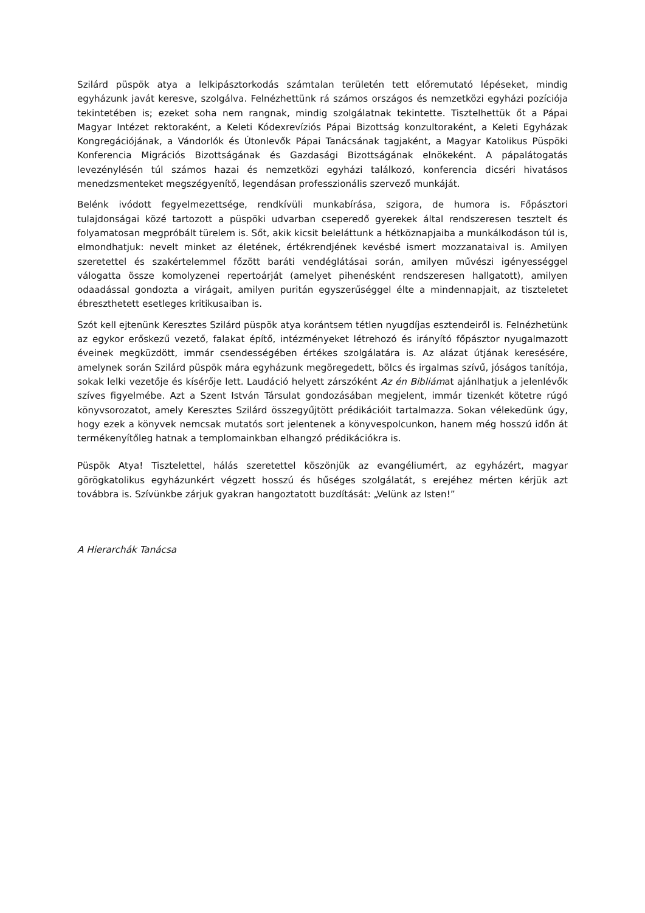Szilárd püspök atya a lelkipásztorkodás számtalan területén tett előremutató lépéseket, mindig egyházunk javát keresve, szolgálva. Felnézhettünk rá számos országos és nemzetközi egyházi pozíciója tekintetében is; ezeket soha nem rangnak, mindig szolgálatnak tekintette. Tisztelhettük őt a Pápai Magyar Intézet rektoraként, a Keleti Kódexrevíziós Pápai Bizottság konzultoraként, a Keleti Egyházak Kongregációjának, a Vándorlók és Útonlevők Pápai Tanácsának tagjaként, a Magyar Katolikus Püspöki Konferencia Migrációs Bizottságának és Gazdasági Bizottságának elnökeként. A pápalátogatás levezénylésén túl számos hazai és nemzetközi egyházi találkozó, konferencia dicséri hivatásos menedzsmenteket megszégyenítő, legendásan professzionális szervező munkáját.
Belénk ivódott fegyelmezettsége, rendkívüli munkabírása, szigora, de humora is. Főpásztori tulajdonságai közé tartozott a püspöki udvarban cseperedő gyerekek által rendszeresen tesztelt és folyamatosan megpróbált türelem is. Sőt, akik kicsit beleláttunk a hétköznapjaiba a munkálkodáson túl is, elmondhatjuk: nevelt minket az életének, értékrendjének kevésbé ismert mozzanataival is. Amilyen szeretettel és szakértelemmel főzött baráti vendéglátásai során, amilyen művészi igényességgel válogatta össze komolyzenei repertoárját (amelyet pihenésként rendszeresen hallgatott), amilyen odaadással gondozta a virágait, amilyen puritán egyszerűséggel élte a mindennapjait, az tiszteletet ébreszthetett esetleges kritikusaiban is.
Szót kell ejtenünk Keresztes Szilárd püspök atya korántsem tétlen nyugdíjas esztendeiről is. Felnézhetünk az egykor erőskezű vezető, falakat építő, intézményeket létrehozó és irányító főpásztor nyugalmazott éveinek megküzdött, immár csendességében értékes szolgálatára is. Az alázat útjának keresésére, amelynek során Szilárd püspök mára egyházunk megöregedett, bölcs és irgalmas szívű, jóságos tanítója, sokak lelki vezetője és kísérője lett. Laudáció helyett zárszóként Az én Bibliámat ajánlhatjuk a jelenlévők szíves figyelmébe. Azt a Szent István Társulat gondozásában megjelent, immár tizenkét kötetre rúgó könyvsorozatot, amely Keresztes Szilárd összegyűjtött prédikációit tartalmazza. Sokan vélekedünk úgy, hogy ezek a könyvek nemcsak mutatós sort jelentenek a könyvespolcunkon, hanem még hosszú időn át termékenyítőleg hatnak a templomainkban elhangzó prédikációkra is.
Püspök Atya! Tisztelettel, hálás szeretettel köszönjük az evangéliumért, az egyházért, magyar görögkatolikus egyházunkért végzett hosszú és hűséges szolgálatát, s erejéhez mérten kérjük azt továbbra is. Szívünkbe zárjuk gyakran hangoztatott buzdítását: „Velünk az Isten!”
A Hierarchák Tanácsa